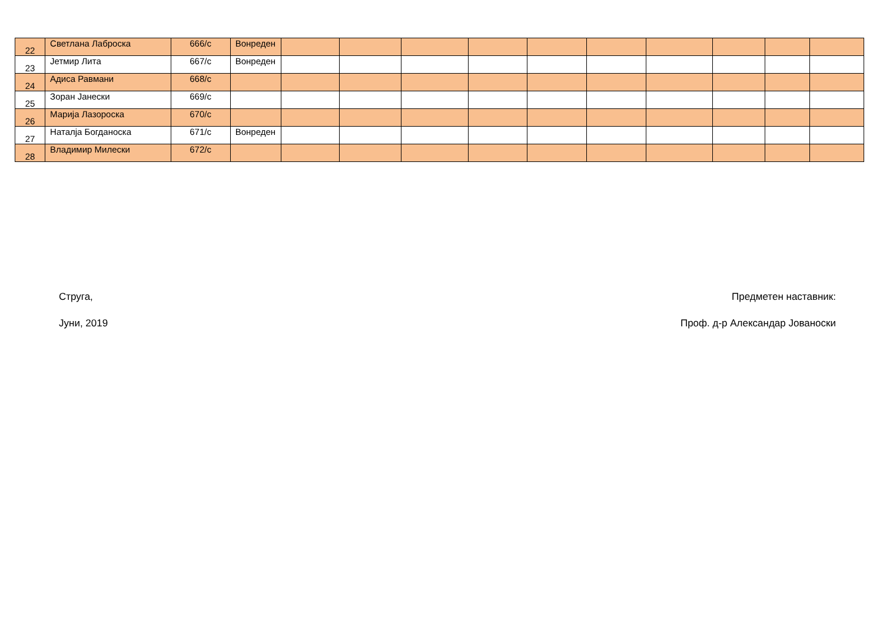| 22 | Светлана Лаброска | 666/с | Вонреден | | | | | | | | | | |
| 23 | Јетмир Лита | 667/с | Вонреден | | | | | | | | | | |
| 24 | Адиса Равмани | 668/с | | | | | | | | | | | |
| 25 | Зоран Јанески | 669/с | | | | | | | | | | | |
| 26 | Марија Лазороска | 670/с | | | | | | | | | | | |
| 27 | Наталја Богданоска | 671/с | Вонреден | | | | | | | | | | |
| 28 | Владимир Милески | 672/с | | | | | | | | | | | |
Струга,
Јуни, 2019
Предметен наставник:
Проф. д-р Александар Јованоски